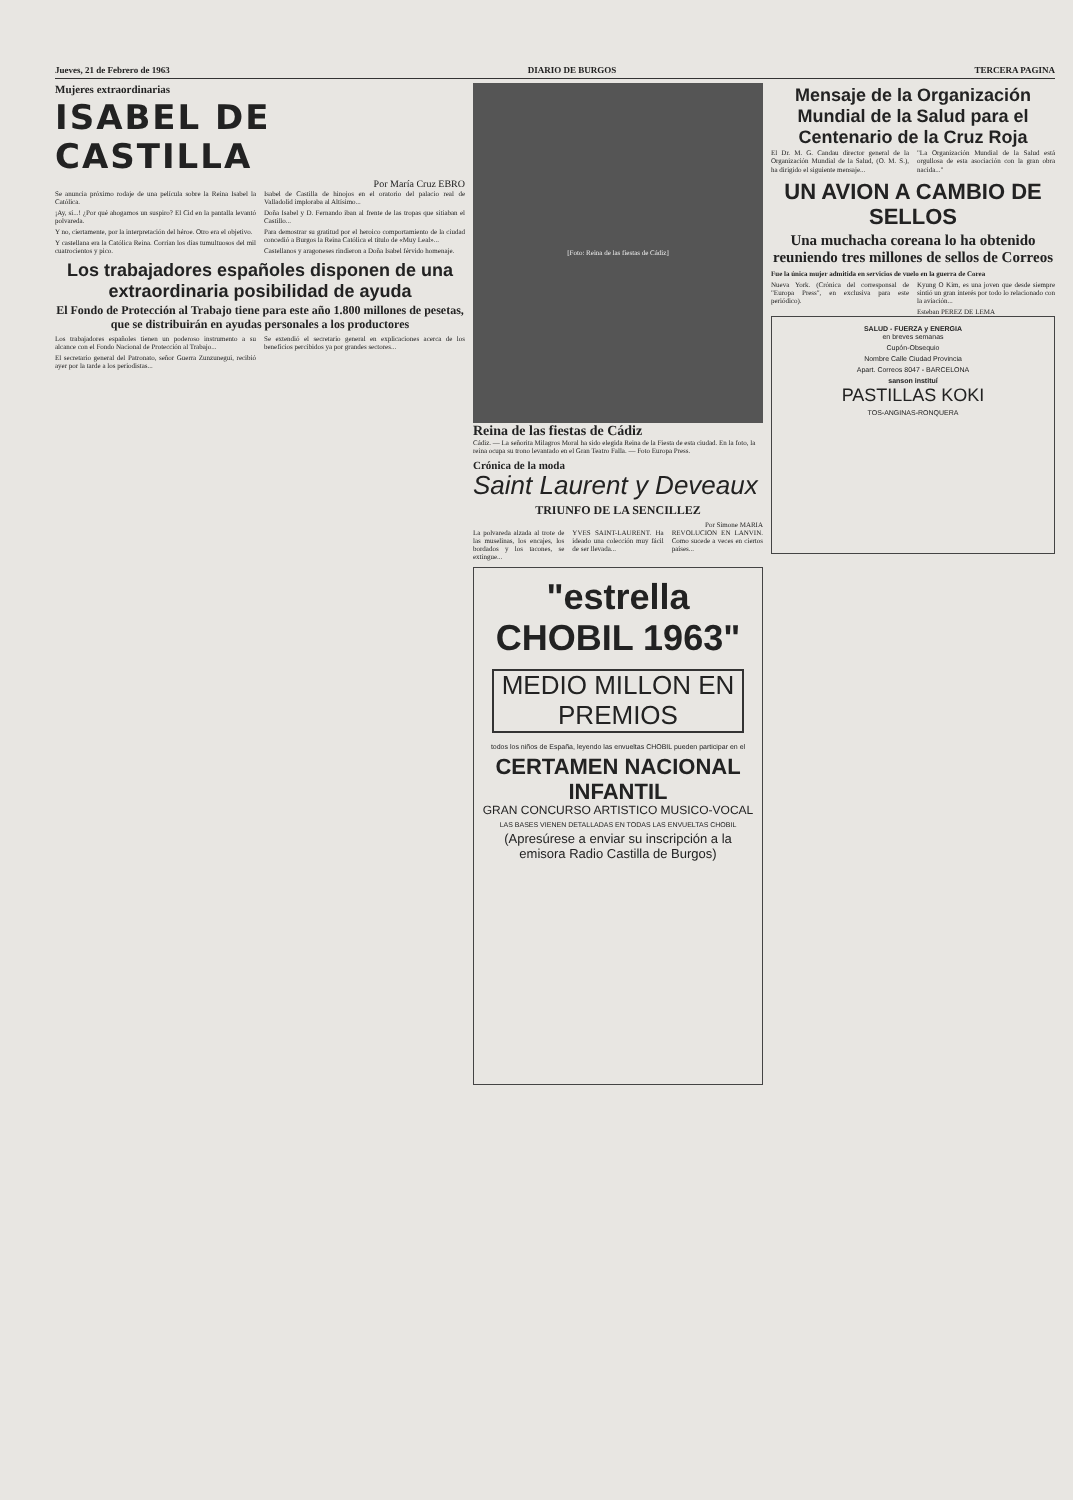Jueves, 21 de Febrero de 1963 DIARIO DE BURGOS TERCERA PAGINA
Mujeres extraordinarias
ISABEL DE CASTILLA
Por María Cruz EBRO
Se anuncia próximo rodaje de una película sobre la Reina Isabel la Católica.
¡Ay, sí...! ¿Por qué ahogamos un suspiro? El Cid en la pantalla levantó polvareda.
Y no, ciertamente, por la interpretación del héroe. Otro era el objetivo.
Y castellana era la Católica Reina. Corrían los días tumultuosos del mil cuatrocientos y pico.
Isabel de Castilla de hinojos en el oratorio del palacio real de Valladolid imploraba al Altísimo...
Doña Isabel y D. Fernando iban al frente de las tropas que sitiaban el Castillo...
Para demostrar su gratitud por el heroico comportamiento de la ciudad concedió a Burgos la Reina Católica el título de «Muy Leal»...
Castellanos y aragoneses rindieron a Doña Isabel férvido homenaje.
Los trabajadores españoles disponen de una extraordinaria posibilidad de ayuda
El Fondo de Protección al Trabajo tiene para este año 1.800 millones de pesetas, que se distribuirán en ayudas personales a los productores
Los trabajadores españoles tienen un poderoso instrumento a su alcance con el Fondo Nacional de Protección al Trabajo...
El secretario general del Patronato, señor Guerra Zunzunegui, recibió ayer por la tarde a los periodistas...
Se extendió el secretario general en explicaciones acerca de los beneficios percibidos ya por grandes sectores...
[Foto: Reina de las fiestas de Cádiz]
Reina de las fiestas de Cádiz
Cádiz. — La señorita Milagros Moral ha sido elegida Reina de la Fiesta de esta ciudad. En la foto, la reina ocupa su trono levantado en el Gran Teatro Falla. — Foto Europa Press.
Crónica de la moda
Saint Laurent y Deveaux
TRIUNFO DE LA SENCILLEZ
Por Simone MARIA
La polvareda alzada al trote de las muselinas, los encajes, los bordados y los tacones, se extingue...
YVES SAINT-LAURENT. Ha ideado una colección muy fácil de ser llevada...
REVOLUCION EN LANVIN. Como sucede a veces en ciertos países...
"estrella CHOBIL 1963"
MEDIO MILLON EN PREMIOS
todos los niños de España, leyendo las envueltas CHOBIL pueden participar en el
CERTAMEN NACIONAL INFANTIL
GRAN CONCURSO ARTISTICO MUSICO-VOCAL
LAS BASES VIENEN DETALLADAS EN TODAS LAS ENVUELTAS CHOBIL
(Apresúrese a enviar su inscripción a la emisora Radio Castilla de Burgos)
Mensaje de la Organización Mundial de la Salud para el Centenario de la Cruz Roja
El Dr. M. G. Candau director general de la Organización Mundial de la Salud, (O. M. S.), ha dirigido el siguiente mensaje...
"La Organización Mundial de la Salud está orgullosa de esta asociación con la gran obra nacida..."
UN AVION A CAMBIO DE SELLOS
Una muchacha coreana lo ha obtenido reuniendo tres millones de sellos de Correos
Fue la única mujer admitida en servicios de vuelo en la guerra de Corea
Nueva York. (Crónica del corresponsal de "Europa Press", en exclusiva para este periódico).
Kyung O Kim, es una joven que desde siempre sintió un gran interés por todo lo relacionado con la aviación...
Esteban PEREZ DE LEMA
SALUD - FUERZA y ENERGIA
en breves semanas
Cupón-Obsequio
Nombre Calle Ciudad Provincia
Apart. Correos 8047 - BARCELONA
sanson instituí
PASTILLAS KOKI
TOS-ANGINAS-RONQUERA